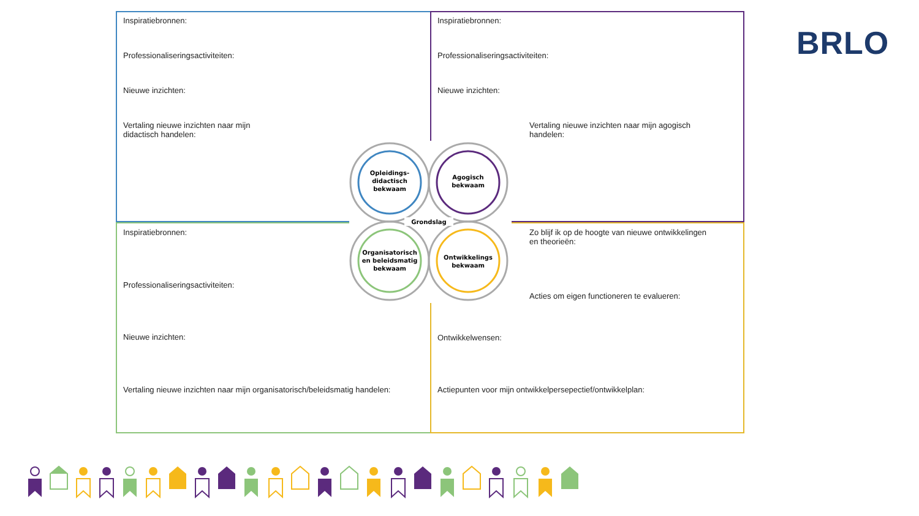Inspiratiebronnen:
Professionaliseringsactiviteiten:
Nieuwe inzichten:
Vertaling nieuwe inzichten naar mijn
didactisch handelen:
Inspiratiebronnen:
Professionaliseringsactiviteiten:
Nieuwe inzichten:
Vertaling nieuwe inzichten naar mijn agogisch
handelen:
Inspiratiebronnen:
Professionaliseringsactiviteiten:
Nieuwe inzichten:
Vertaling nieuwe inzichten naar mijn organisatorisch/beleidsmatig handelen:
Zo blijf ik op de hoogte van nieuwe ontwikkelingen
en theorieën:
Acties om eigen functioneren te evalueren:
Ontwikkelwensen:
Actiepunten voor mijn ontwikkelpersepectief/ontwikkelplan:
Grondslag
Opleidings-
didactisch
bekwaam
Agogisch
bekwaam
Organisatorisch
en beleidsmatig
bekwaam
Ontwikkelings
bekwaam
BRLO